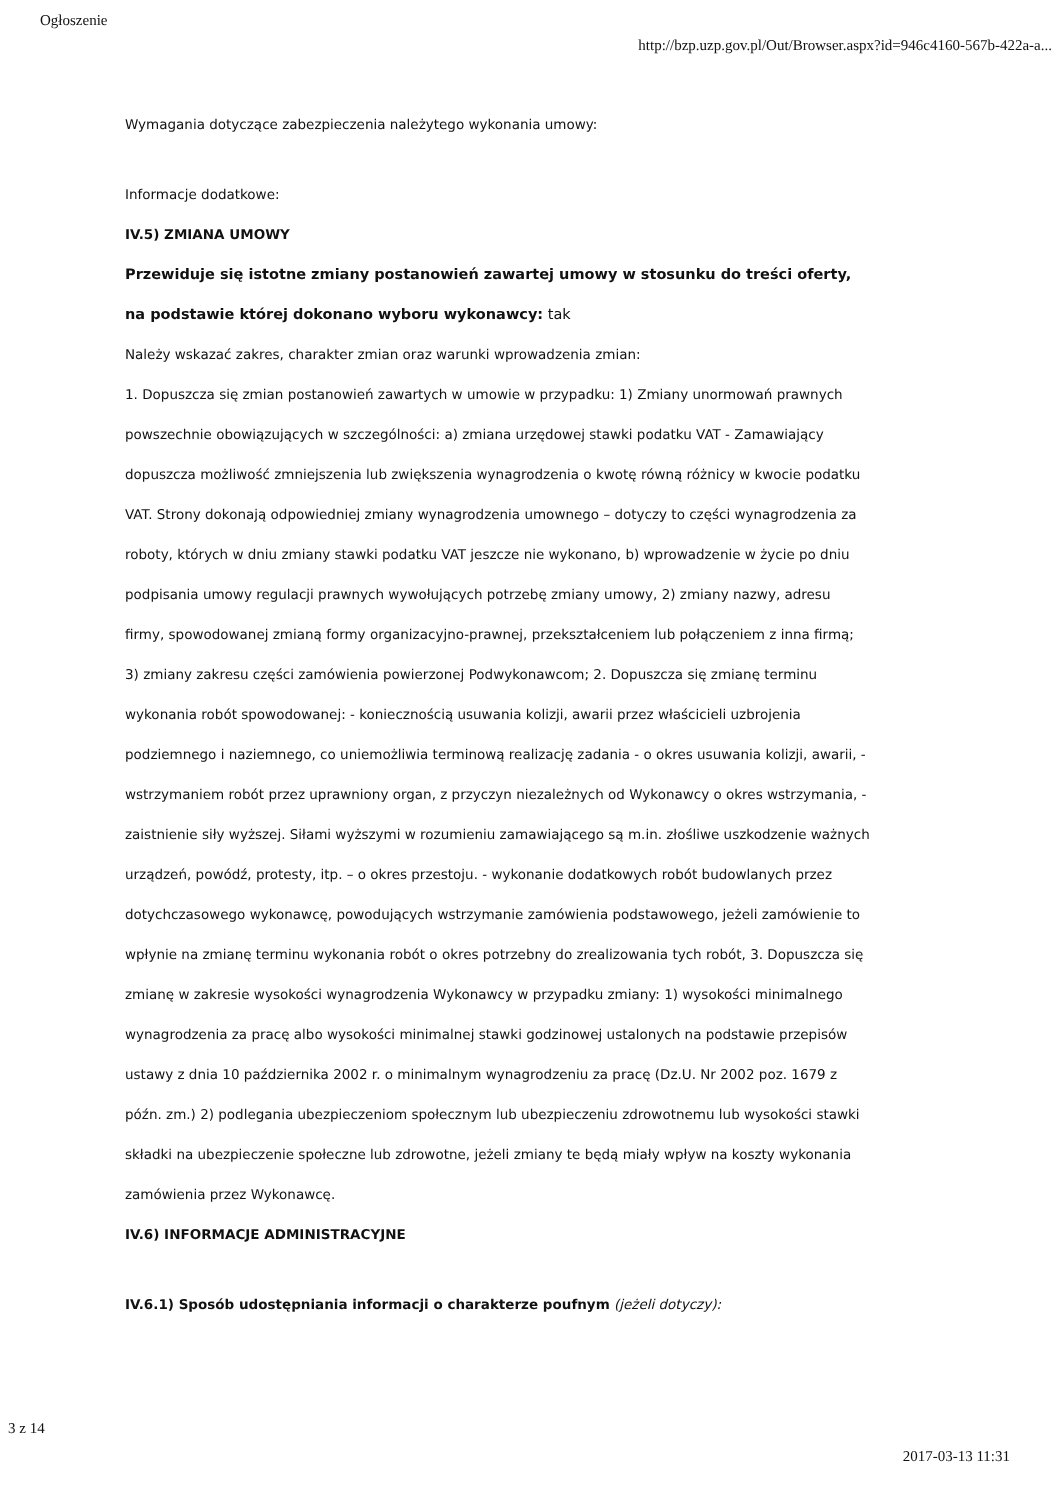Ogłoszenie
http://bzp.uzp.gov.pl/Out/Browser.aspx?id=946c4160-567b-422a-a...
Wymagania dotyczące zabezpieczenia należytego wykonania umowy:
Informacje dodatkowe:
IV.5) ZMIANA UMOWY
Przewiduje się istotne zmiany postanowień zawartej umowy w stosunku do treści oferty, na podstawie której dokonano wyboru wykonawcy: tak
Należy wskazać zakres, charakter zmian oraz warunki wprowadzenia zmian:
1. Dopuszcza się zmian postanowień zawartych w umowie w przypadku: 1) Zmiany unormowań prawnych powszechnie obowiązujących w szczególności: a) zmiana urzędowej stawki podatku VAT - Zamawiający dopuszcza możliwość zmniejszenia lub zwiększenia wynagrodzenia o kwotę równą różnicy w kwocie podatku VAT. Strony dokonają odpowiedniej zmiany wynagrodzenia umownego – dotyczy to części wynagrodzenia za roboty, których w dniu zmiany stawki podatku VAT jeszcze nie wykonano, b) wprowadzenie w życie po dniu podpisania umowy regulacji prawnych wywołujących potrzebę zmiany umowy, 2) zmiany nazwy, adresu firmy, spowodowanej zmianą formy organizacyjno-prawnej, przekształceniem lub połączeniem z inna firmą; 3) zmiany zakresu części zamówienia powierzonej Podwykonawcom; 2. Dopuszcza się zmianę terminu wykonania robót spowodowanej: - koniecznością usuwania kolizji, awarii przez właścicieli uzbrojenia podziemnego i naziemnego, co uniemożliwia terminową realizację zadania - o okres usuwania kolizji, awarii, - wstrzymaniem robót przez uprawniony organ, z przyczyn niezależnych od Wykonawcy o okres wstrzymania, - zaistnienie siły wyższej. Siłami wyższymi w rozumieniu zamawiającego są m.in. złośliwe uszkodzenie ważnych urządzeń, powódź, protesty, itp. – o okres przestoju. - wykonanie dodatkowych robót budowlanych przez dotychczasowego wykonawcę, powodujących wstrzymanie zamówienia podstawowego, jeżeli zamówienie to wpłynie na zmianę terminu wykonania robót o okres potrzebny do zrealizowania tych robót, 3. Dopuszcza się zmianę w zakresie wysokości wynagrodzenia Wykonawcy w przypadku zmiany: 1) wysokości minimalnego wynagrodzenia za pracę albo wysokości minimalnej stawki godzinowej ustalonych na podstawie przepisów ustawy z dnia 10 października 2002 r. o minimalnym wynagrodzeniu za pracę (Dz.U. Nr 2002 poz. 1679 z późn. zm.) 2) podlegania ubezpieczeniom społecznym lub ubezpieczeniu zdrowotnemu lub wysokości stawki składki na ubezpieczenie społeczne lub zdrowotne, jeżeli zmiany te będą miały wpływ na koszty wykonania zamówienia przez Wykonawcę.
IV.6) INFORMACJE ADMINISTRACYJNE
IV.6.1) Sposób udostępniania informacji o charakterze poufnym (jeżeli dotyczy):
3 z 14
2017-03-13 11:31